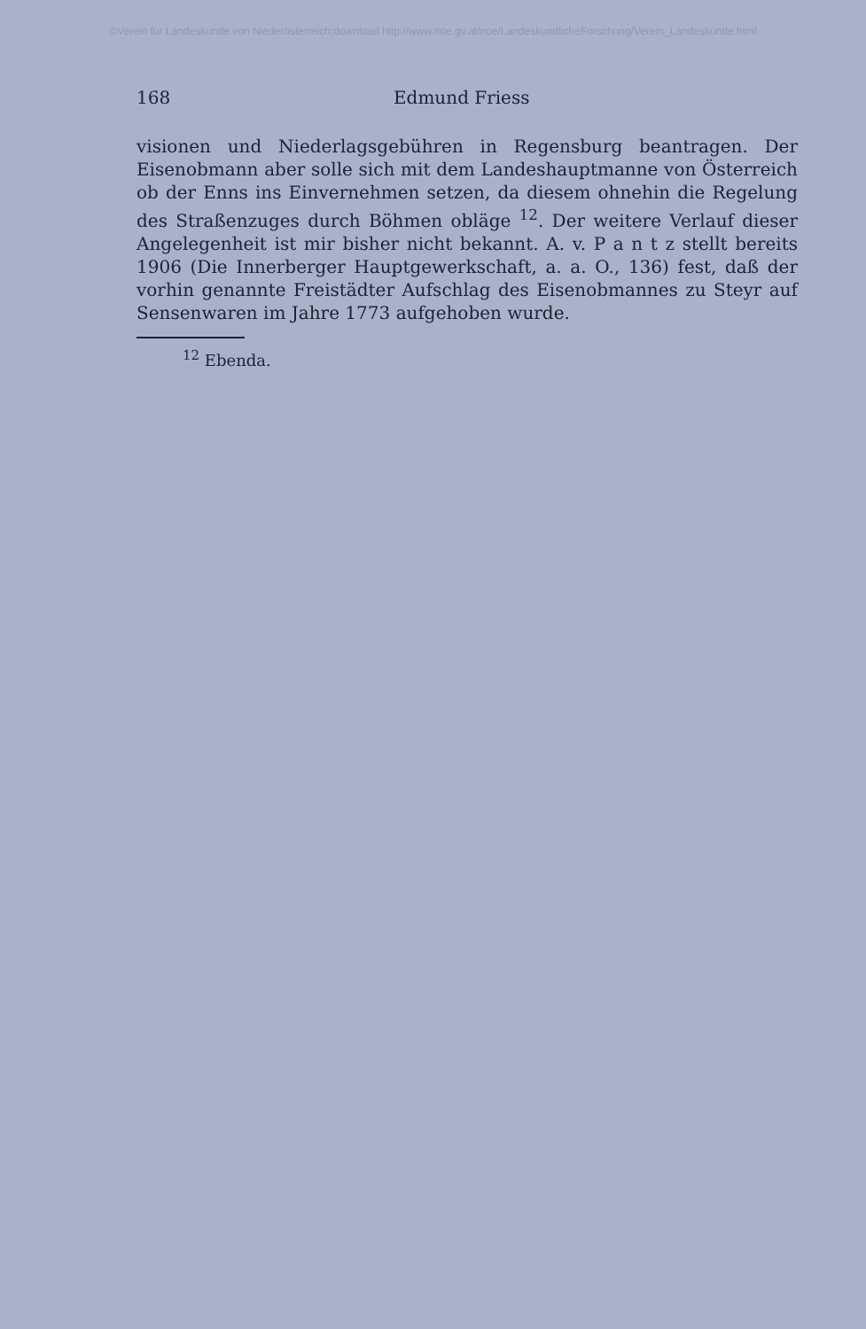©Verein für Landeskunde von Niederösterreich;download http://www.noe.gv.at/noe/LandeskundlicheForschung/Verein_Landeskunde.html
168 Edmund Friess
visionen und Niederlagsgebühren in Regensburg beantragen. Der Eisenobmann aber solle sich mit dem Landeshauptmanne von Österreich ob der Enns ins Einvernehmen setzen, da diesem ohnehin die Regelung des Straßenzuges durch Böhmen obläge <sup>12</sup>. Der weitere Verlauf dieser Angelegenheit ist mir bisher nicht bekannt. A. v. P a n t z stellt bereits 1906 (Die Innerberger Hauptgewerkschaft, a. a. O., 136) fest, daß der vorhin genannte Freistädter Aufschlag des Eisenobmannes zu Steyr auf Sensenwaren im Jahre 1773 aufgehoben wurde.
<sup>12</sup> Ebenda.